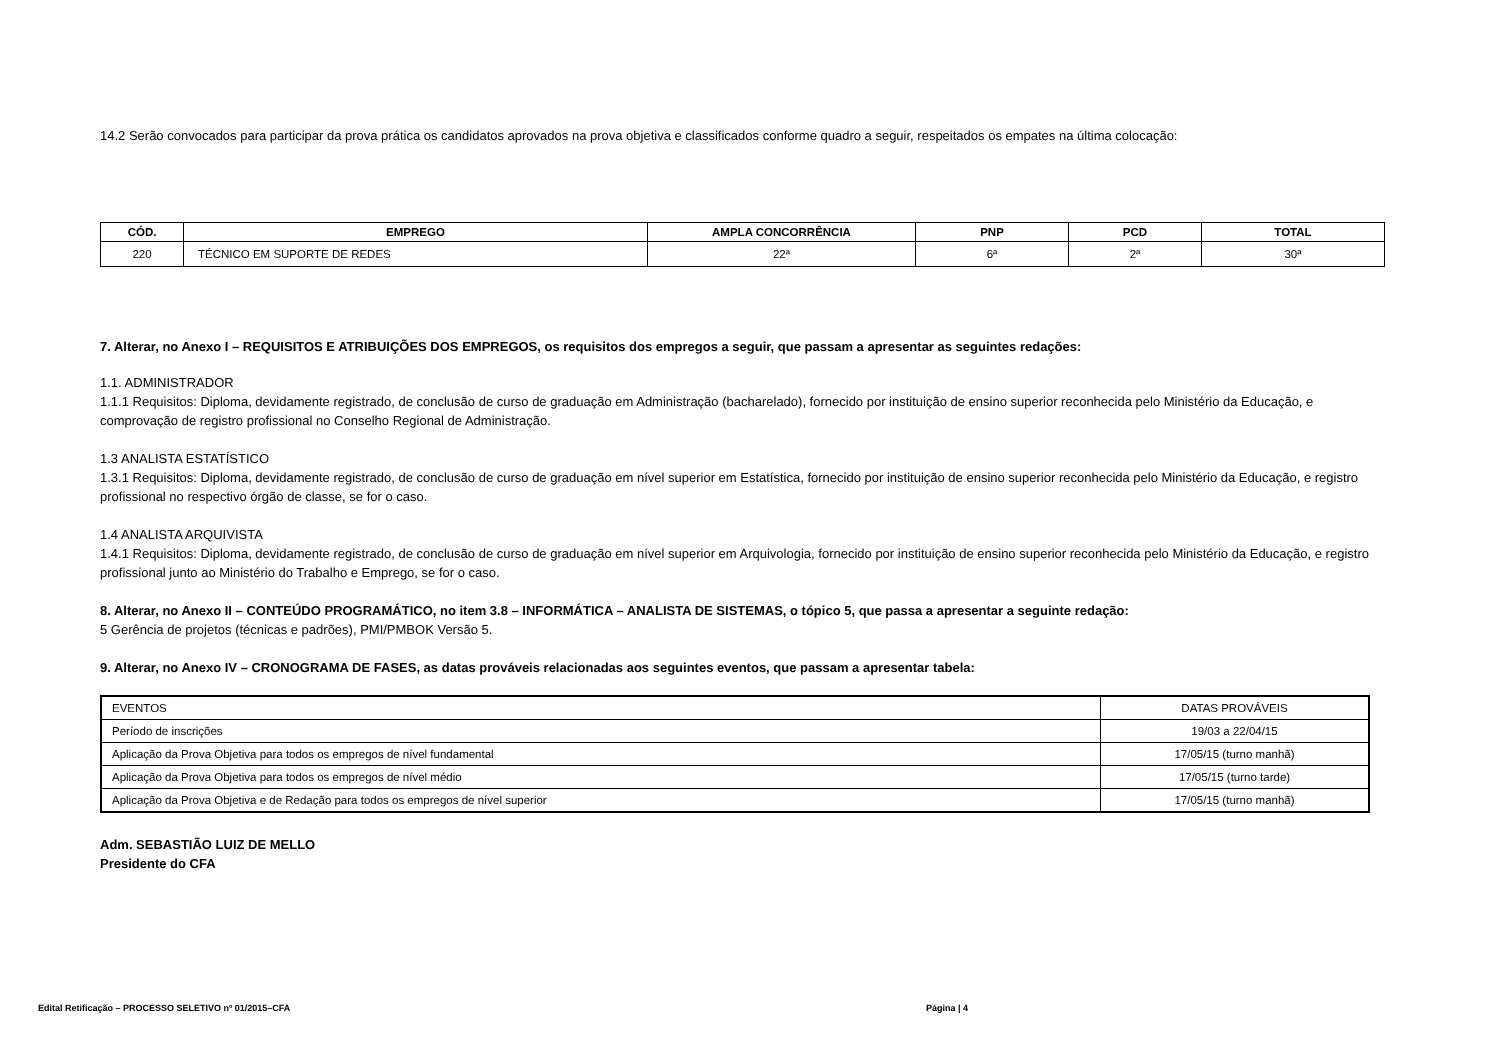14.2 Serão convocados para participar da prova prática os candidatos aprovados na prova objetiva e classificados conforme quadro a seguir, respeitados os empates na última colocação:
| CÓD. | EMPREGO | AMPLA CONCORRÊNCIA | PNP | PCD | TOTAL |
| --- | --- | --- | --- | --- | --- |
| 220 | TÉCNICO EM SUPORTE DE REDES | 22ª | 6ª | 2ª | 30ª |
7. Alterar, no Anexo I – REQUISITOS E ATRIBUIÇÕES DOS EMPREGOS, os requisitos dos empregos a seguir, que passam a apresentar as seguintes redações:
1.1. ADMINISTRADOR
1.1.1 Requisitos: Diploma, devidamente registrado, de conclusão de curso de graduação em Administração (bacharelado), fornecido por instituição de ensino superior reconhecida pelo Ministério da Educação, e comprovação de registro profissional no Conselho Regional de Administração.
1.3 ANALISTA ESTATÍSTICO
1.3.1 Requisitos: Diploma, devidamente registrado, de conclusão de curso de graduação em nível superior em Estatística, fornecido por instituição de ensino superior reconhecida pelo Ministério da Educação, e registro profissional no respectivo órgão de classe, se for o caso.
1.4 ANALISTA ARQUIVISTA
1.4.1 Requisitos: Diploma, devidamente registrado, de conclusão de curso de graduação em nível superior em Arquivologia, fornecido por instituição de ensino superior reconhecida pelo Ministério da Educação, e registro profissional junto ao Ministério do Trabalho e Emprego, se for o caso.
8. Alterar, no Anexo II – CONTEÚDO PROGRAMÁTICO, no item 3.8 – INFORMÁTICA – ANALISTA DE SISTEMAS, o tópico 5, que passa a apresentar a seguinte redação:
5 Gerência de projetos (técnicas e padrões), PMI/PMBOK Versão 5.
9. Alterar, no Anexo IV – CRONOGRAMA DE FASES, as datas prováveis relacionadas aos seguintes eventos, que passam a apresentar tabela:
| EVENTOS | DATAS PROVÁVEIS |
| Período de inscrições | 19/03 a 22/04/15 |
| Aplicação da Prova Objetiva para todos os empregos de nível fundamental | 17/05/15 (turno manhã) |
| Aplicação da Prova Objetiva para todos os empregos de nível médio | 17/05/15 (turno tarde) |
| Aplicação da Prova Objetiva e de Redação para todos os empregos de nível superior | 17/05/15 (turno manhã) |
Adm. SEBASTIÃO LUIZ DE MELLO
Presidente do CFA
Edital Retificação – PROCESSO SELETIVO nº 01/2015–CFA Página | 4